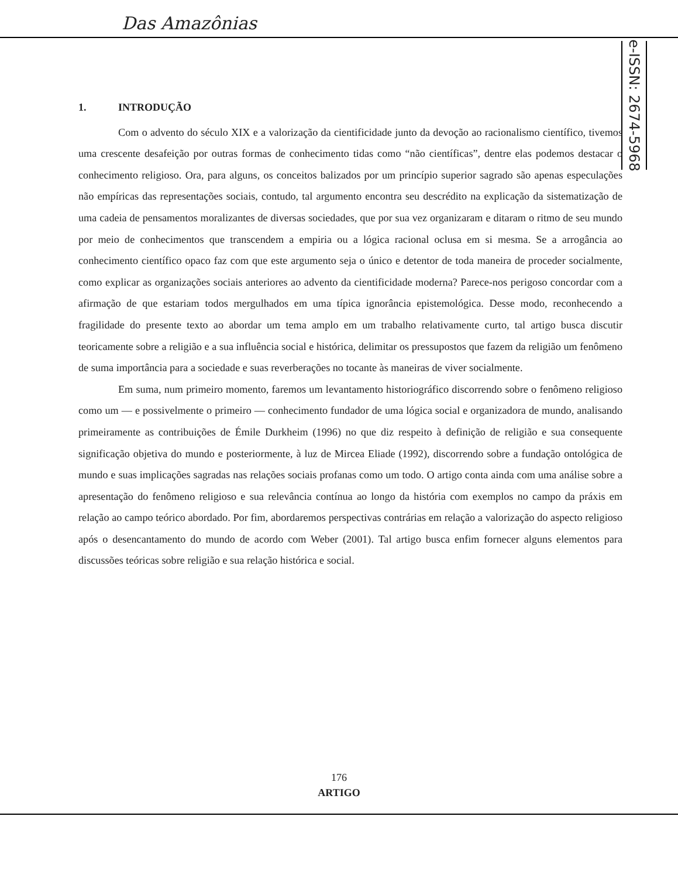Das Amazônias
e-ISSN: 2674-5968
1. INTRODUÇÃO
Com o advento do século XIX e a valorização da cientificidade junto da devoção ao racionalismo científico, tivemos uma crescente desafeição por outras formas de conhecimento tidas como “não científicas”, dentre elas podemos destacar o conhecimento religioso. Ora, para alguns, os conceitos balizados por um princípio superior sagrado são apenas especulações não empíricas das representações sociais, contudo, tal argumento encontra seu descrédito na explicação da sistematização de uma cadeia de pensamentos moralizantes de diversas sociedades, que por sua vez organizaram e ditaram o ritmo de seu mundo por meio de conhecimentos que transcendem a empiria ou a lógica racional oclusa em si mesma. Se a arrogância ao conhecimento científico opaco faz com que este argumento seja o único e detentor de toda maneira de proceder socialmente, como explicar as organizações sociais anteriores ao advento da cientificidade moderna? Parece-nos perigoso concordar com a afirmação de que estariam todos mergulhados em uma típica ignorância epistemológica. Desse modo, reconhecendo a fragilidade do presente texto ao abordar um tema amplo em um trabalho relativamente curto, tal artigo busca discutir teoricamente sobre a religião e a sua influência social e histórica, delimitar os pressupostos que fazem da religião um fenômeno de suma importância para a sociedade e suas reverberações no tocante às maneiras de viver socialmente.
Em suma, num primeiro momento, faremos um levantamento historiográfico discorrendo sobre o fenômeno religioso como um — e possivelmente o primeiro — conhecimento fundador de uma lógica social e organizadora de mundo, analisando primeiramente as contribuições de Émile Durkheim (1996) no que diz respeito à definição de religião e sua consequente significação objetiva do mundo e posteriormente, à luz de Mircea Eliade (1992), discorrendo sobre a fundação ontológica de mundo e suas implicações sagradas nas relações sociais profanas como um todo. O artigo conta ainda com uma análise sobre a apresentação do fenômeno religioso e sua relevância contínua ao longo da história com exemplos no campo da práxis em relação ao campo teórico abordado. Por fim, abordaremos perspectivas contrárias em relação a valorização do aspecto religioso após o desencantamento do mundo de acordo com Weber (2001). Tal artigo busca enfim fornecer alguns elementos para discussões teóricas sobre religião e sua relação histórica e social.
176
ARTIGO